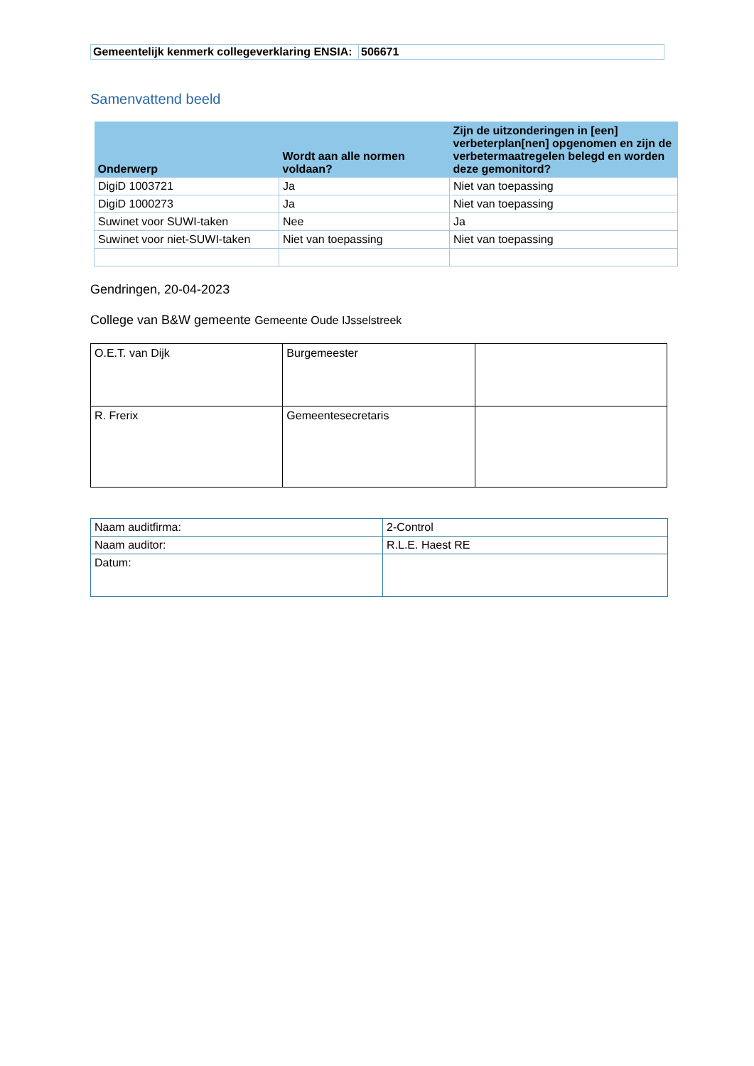| Gemeentelijk kenmerk collegeverklaring ENSIA: | 506671 |
Samenvattend beeld
| Onderwerp | Wordt aan alle normen voldaan? | Zijn de uitzonderingen in [een] verbeterplan[nen] opgenomen en zijn de verbetermaatregelen belegd en worden deze gemonitord? |
| --- | --- | --- |
| DigiD 1003721 | Ja | Niet van toepassing |
| DigiD 1000273 | Ja | Niet van toepassing |
| Suwinet voor SUWI-taken | Nee | Ja |
| Suwinet voor niet-SUWI-taken | Niet van toepassing | Niet van toepassing |
Gendringen, 20-04-2023
College van B&W gemeente Gemeente Oude IJsselstreek
| O.E.T. van Dijk | Burgemeester | |
| R. Frerix | Gemeentesecretaris | |
| Naam auditfirma: | 2-Control |
| Naam auditor: | R.L.E. Haest RE |
| Datum: | |